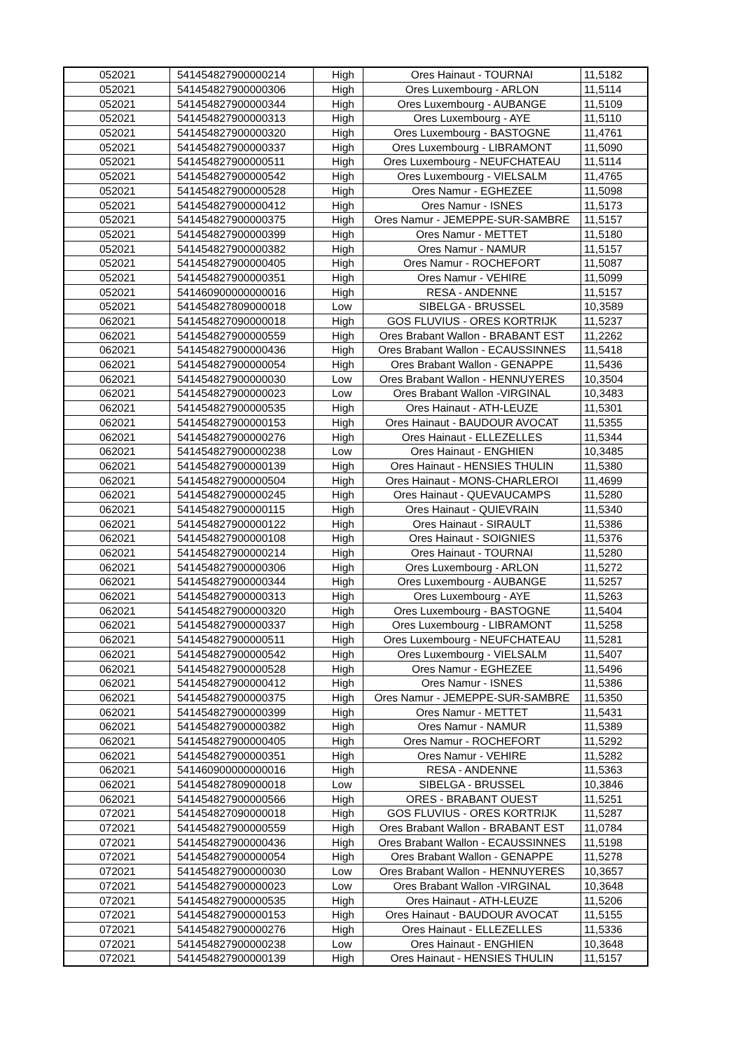| 052021 | 541454827900000214 | High | Ores Hainaut - TOURNAI | 11,5182 |
| 052021 | 541454827900000306 | High | Ores Luxembourg - ARLON | 11,5114 |
| 052021 | 541454827900000344 | High | Ores Luxembourg - AUBANGE | 11,5109 |
| 052021 | 541454827900000313 | High | Ores Luxembourg - AYE | 11,5110 |
| 052021 | 541454827900000320 | High | Ores Luxembourg - BASTOGNE | 11,4761 |
| 052021 | 541454827900000337 | High | Ores Luxembourg - LIBRAMONT | 11,5090 |
| 052021 | 541454827900000511 | High | Ores Luxembourg - NEUFCHATEAU | 11,5114 |
| 052021 | 541454827900000542 | High | Ores Luxembourg - VIELSALM | 11,4765 |
| 052021 | 541454827900000528 | High | Ores Namur - EGHEZEE | 11,5098 |
| 052021 | 541454827900000412 | High | Ores Namur - ISNES | 11,5173 |
| 052021 | 541454827900000375 | High | Ores Namur - JEMEPPE-SUR-SAMBRE | 11,5157 |
| 052021 | 541454827900000399 | High | Ores Namur - METTET | 11,5180 |
| 052021 | 541454827900000382 | High | Ores Namur - NAMUR | 11,5157 |
| 052021 | 541454827900000405 | High | Ores Namur - ROCHEFORT | 11,5087 |
| 052021 | 541454827900000351 | High | Ores Namur - VEHIRE | 11,5099 |
| 052021 | 541460900000000016 | High | RESA - ANDENNE | 11,5157 |
| 052021 | 541454827809000018 | Low | SIBELGA - BRUSSEL | 10,3589 |
| 062021 | 541454827090000018 | High | GOS FLUVIUS - ORES KORTRIJK | 11,5237 |
| 062021 | 541454827900000559 | High | Ores Brabant Wallon - BRABANT EST | 11,2262 |
| 062021 | 541454827900000436 | High | Ores Brabant Wallon - ECAUSSINNES | 11,5418 |
| 062021 | 541454827900000054 | High | Ores Brabant Wallon - GENAPPE | 11,5436 |
| 062021 | 541454827900000030 | Low | Ores Brabant Wallon - HENNUYERES | 10,3504 |
| 062021 | 541454827900000023 | Low | Ores Brabant Wallon -VIRGINAL | 10,3483 |
| 062021 | 541454827900000535 | High | Ores Hainaut - ATH-LEUZE | 11,5301 |
| 062021 | 541454827900000153 | High | Ores Hainaut - BAUDOUR AVOCAT | 11,5355 |
| 062021 | 541454827900000276 | High | Ores Hainaut - ELLEZELLES | 11,5344 |
| 062021 | 541454827900000238 | Low | Ores Hainaut - ENGHIEN | 10,3485 |
| 062021 | 541454827900000139 | High | Ores Hainaut - HENSIES THULIN | 11,5380 |
| 062021 | 541454827900000504 | High | Ores Hainaut - MONS-CHARLEROI | 11,4699 |
| 062021 | 541454827900000245 | High | Ores Hainaut - QUEVAUCAMPS | 11,5280 |
| 062021 | 541454827900000115 | High | Ores Hainaut - QUIEVRAIN | 11,5340 |
| 062021 | 541454827900000122 | High | Ores Hainaut - SIRAULT | 11,5386 |
| 062021 | 541454827900000108 | High | Ores Hainaut - SOIGNIES | 11,5376 |
| 062021 | 541454827900000214 | High | Ores Hainaut - TOURNAI | 11,5280 |
| 062021 | 541454827900000306 | High | Ores Luxembourg - ARLON | 11,5272 |
| 062021 | 541454827900000344 | High | Ores Luxembourg - AUBANGE | 11,5257 |
| 062021 | 541454827900000313 | High | Ores Luxembourg - AYE | 11,5263 |
| 062021 | 541454827900000320 | High | Ores Luxembourg - BASTOGNE | 11,5404 |
| 062021 | 541454827900000337 | High | Ores Luxembourg - LIBRAMONT | 11,5258 |
| 062021 | 541454827900000511 | High | Ores Luxembourg - NEUFCHATEAU | 11,5281 |
| 062021 | 541454827900000542 | High | Ores Luxembourg - VIELSALM | 11,5407 |
| 062021 | 541454827900000528 | High | Ores Namur - EGHEZEE | 11,5496 |
| 062021 | 541454827900000412 | High | Ores Namur - ISNES | 11,5386 |
| 062021 | 541454827900000375 | High | Ores Namur - JEMEPPE-SUR-SAMBRE | 11,5350 |
| 062021 | 541454827900000399 | High | Ores Namur - METTET | 11,5431 |
| 062021 | 541454827900000382 | High | Ores Namur - NAMUR | 11,5389 |
| 062021 | 541454827900000405 | High | Ores Namur - ROCHEFORT | 11,5292 |
| 062021 | 541454827900000351 | High | Ores Namur - VEHIRE | 11,5282 |
| 062021 | 541460900000000016 | High | RESA - ANDENNE | 11,5363 |
| 062021 | 541454827809000018 | Low | SIBELGA - BRUSSEL | 10,3846 |
| 062021 | 541454827900000566 | High | ORES - BRABANT OUEST | 11,5251 |
| 072021 | 541454827090000018 | High | GOS FLUVIUS - ORES KORTRIJK | 11,5287 |
| 072021 | 541454827900000559 | High | Ores Brabant Wallon - BRABANT EST | 11,0784 |
| 072021 | 541454827900000436 | High | Ores Brabant Wallon - ECAUSSINNES | 11,5198 |
| 072021 | 541454827900000054 | High | Ores Brabant Wallon - GENAPPE | 11,5278 |
| 072021 | 541454827900000030 | Low | Ores Brabant Wallon - HENNUYERES | 10,3657 |
| 072021 | 541454827900000023 | Low | Ores Brabant Wallon -VIRGINAL | 10,3648 |
| 072021 | 541454827900000535 | High | Ores Hainaut - ATH-LEUZE | 11,5206 |
| 072021 | 541454827900000153 | High | Ores Hainaut - BAUDOUR AVOCAT | 11,5155 |
| 072021 | 541454827900000276 | High | Ores Hainaut - ELLEZELLES | 11,5336 |
| 072021 | 541454827900000238 | Low | Ores Hainaut - ENGHIEN | 10,3648 |
| 072021 | 541454827900000139 | High | Ores Hainaut - HENSIES THULIN | 11,5157 |